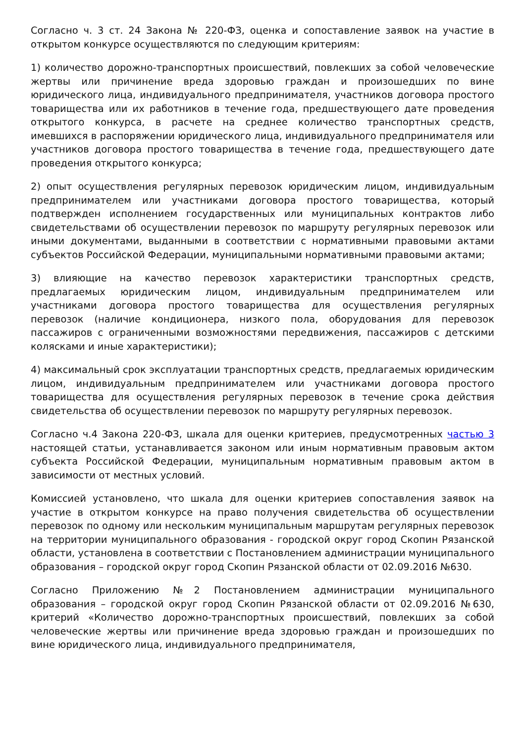Согласно ч. 3 ст. 24 Закона № 220-ФЗ, оценка и сопоставление заявок на участие в открытом конкурсе осуществляются по следующим критериям:
1) количество дорожно-транспортных происшествий, повлекших за собой человеческие жертвы или причинение вреда здоровью граждан и произошедших по вине юридического лица, индивидуального предпринимателя, участников договора простого товарищества или их работников в течение года, предшествующего дате проведения открытого конкурса, в расчете на среднее количество транспортных средств, имевшихся в распоряжении юридического лица, индивидуального предпринимателя или участников договора простого товарищества в течение года, предшествующего дате проведения открытого конкурса;
2) опыт осуществления регулярных перевозок юридическим лицом, индивидуальным предпринимателем или участниками договора простого товарищества, который подтвержден исполнением государственных или муниципальных контрактов либо свидетельствами об осуществлении перевозок по маршруту регулярных перевозок или иными документами, выданными в соответствии с нормативными правовыми актами субъектов Российской Федерации, муниципальными нормативными правовыми актами;
3) влияющие на качество перевозок характеристики транспортных средств, предлагаемых юридическим лицом, индивидуальным предпринимателем или участниками договора простого товарищества для осуществления регулярных перевозок (наличие кондиционера, низкого пола, оборудования для перевозок пассажиров с ограниченными возможностями передвижения, пассажиров с детскими колясками и иные характеристики);
4) максимальный срок эксплуатации транспортных средств, предлагаемых юридическим лицом, индивидуальным предпринимателем или участниками договора простого товарищества для осуществления регулярных перевозок в течение срока действия свидетельства об осуществлении перевозок по маршруту регулярных перевозок.
Согласно ч.4 Закона 220-ФЗ, шкала для оценки критериев, предусмотренных частью 3 настоящей статьи, устанавливается законом или иным нормативным правовым актом субъекта Российской Федерации, муниципальным нормативным правовым актом в зависимости от местных условий.
Комиссией установлено, что шкала для оценки критериев сопоставления заявок на участие в открытом конкурсе на право получения свидетельства об осуществлении перевозок по одному или нескольким муниципальным маршрутам регулярных перевозок на территории муниципального образования - городской округ город Скопин Рязанской области, установлена в соответствии с Постановлением администрации муниципального образования – городской округ город Скопин Рязанской области от 02.09.2016 №630.
Согласно Приложению №2 Постановлением администрации муниципального образования – городской округ город Скопин Рязанской области от 02.09.2016 №630, критерий «Количество дорожно-транспортных происшествий, повлекших за собой человеческие жертвы или причинение вреда здоровью граждан и произошедших по вине юридического лица, индивидуального предпринимателя,